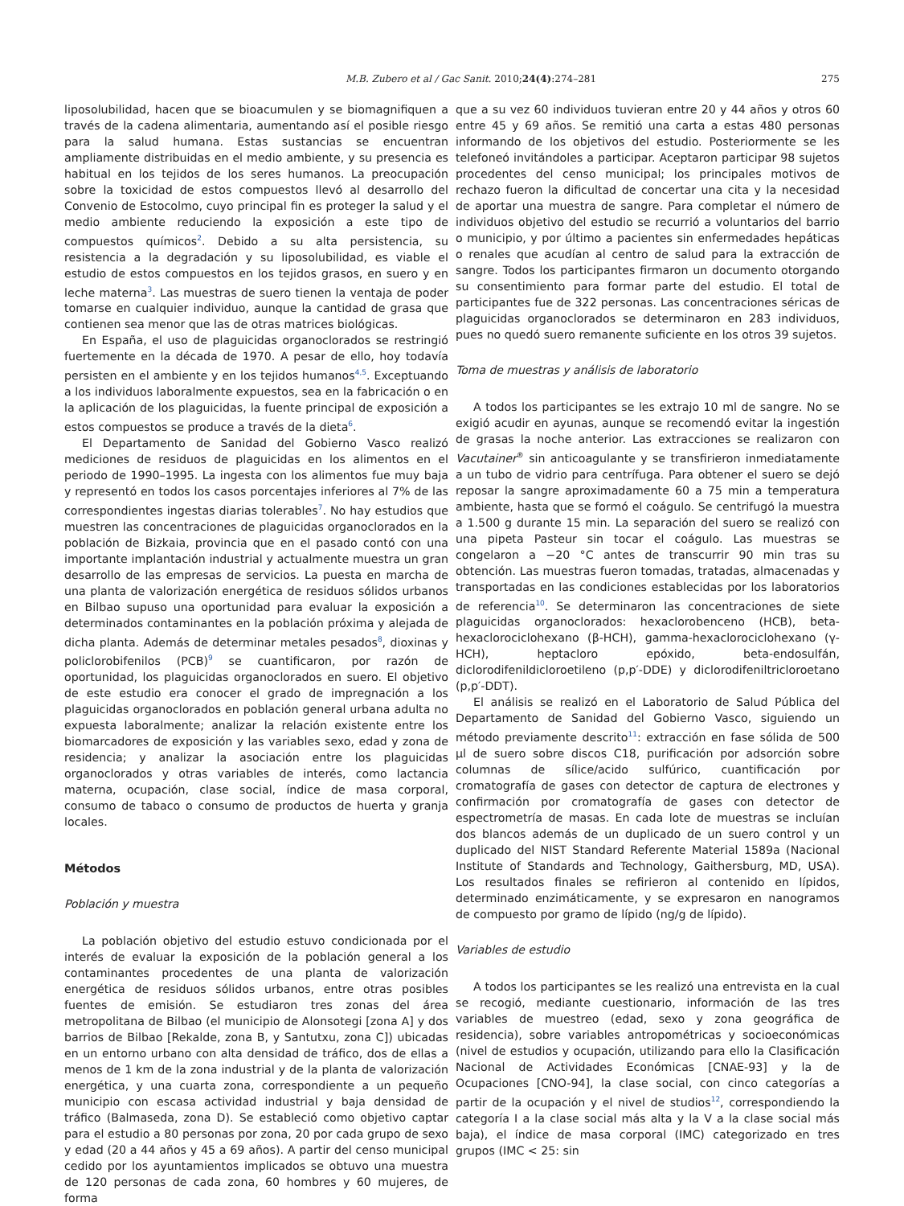M.B. Zubero et al / Gac Sanit. 2010;24(4):274–281 275
liposolubilidad, hacen que se bioacumulen y se biomagnifiquen a través de la cadena alimentaria, aumentando así el posible riesgo para la salud humana. Estas sustancias se encuentran ampliamente distribuidas en el medio ambiente, y su presencia es habitual en los tejidos de los seres humanos. La preocupación sobre la toxicidad de estos compuestos llevó al desarrollo del Convenio de Estocolmo, cuyo principal fin es proteger la salud y el medio ambiente reduciendo la exposición a este tipo de compuestos químicos<sup>2</sup>. Debido a su alta persistencia, su resistencia a la degradación y su liposolubilidad, es viable el estudio de estos compuestos en los tejidos grasos, en suero y en leche materna<sup>3</sup>. Las muestras de suero tienen la ventaja de poder tomarse en cualquier individuo, aunque la cantidad de grasa que contienen sea menor que las de otras matrices biológicas.
En España, el uso de plaguicidas organoclorados se restringió fuertemente en la década de 1970. A pesar de ello, hoy todavía persisten en el ambiente y en los tejidos humanos<sup>4,5</sup>. Exceptuando a los individuos laboralmente expuestos, sea en la fabricación o en la aplicación de los plaguicidas, la fuente principal de exposición a estos compuestos se produce a través de la dieta<sup>6</sup>.
El Departamento de Sanidad del Gobierno Vasco realizó mediciones de residuos de plaguicidas en los alimentos en el periodo de 1990–1995. La ingesta con los alimentos fue muy baja y representó en todos los casos porcentajes inferiores al 7% de las correspondientes ingestas diarias tolerables<sup>7</sup>. No hay estudios que muestren las concentraciones de plaguicidas organoclorados en la población de Bizkaia, provincia que en el pasado contó con una importante implantación industrial y actualmente muestra un gran desarrollo de las empresas de servicios. La puesta en marcha de una planta de valorización energética de residuos sólidos urbanos en Bilbao supuso una oportunidad para evaluar la exposición a determinados contaminantes en la población próxima y alejada de dicha planta. Además de determinar metales pesados<sup>8</sup>, dioxinas y policlorobifenilos (PCB)<sup>9</sup> se cuantificaron, por razón de oportunidad, los plaguicidas organoclorados en suero. El objetivo de este estudio era conocer el grado de impregnación a los plaguicidas organoclorados en población general urbana adulta no expuesta laboralmente; analizar la relación existente entre los biomarcadores de exposición y las variables sexo, edad y zona de residencia; y analizar la asociación entre los plaguicidas organoclorados y otras variables de interés, como lactancia materna, ocupación, clase social, índice de masa corporal, consumo de tabaco o consumo de productos de huerta y granja locales.
Métodos
Población y muestra
La población objetivo del estudio estuvo condicionada por el interés de evaluar la exposición de la población general a los contaminantes procedentes de una planta de valorización energética de residuos sólidos urbanos, entre otras posibles fuentes de emisión. Se estudiaron tres zonas del área metropolitana de Bilbao (el municipio de Alonsotegi [zona A] y dos barrios de Bilbao [Rekalde, zona B, y Santutxu, zona C]) ubicadas en un entorno urbano con alta densidad de tráfico, dos de ellas a menos de 1 km de la zona industrial y de la planta de valorización energética, y una cuarta zona, correspondiente a un pequeño municipio con escasa actividad industrial y baja densidad de tráfico (Balmaseda, zona D). Se estableció como objetivo captar para el estudio a 80 personas por zona, 20 por cada grupo de sexo y edad (20 a 44 años y 45 a 69 años). A partir del censo municipal cedido por los ayuntamientos implicados se obtuvo una muestra de 120 personas de cada zona, 60 hombres y 60 mujeres, de forma
que a su vez 60 individuos tuvieran entre 20 y 44 años y otros 60 entre 45 y 69 años. Se remitió una carta a estas 480 personas informando de los objetivos del estudio. Posteriormente se les telefoneó invitándoles a participar. Aceptaron participar 98 sujetos procedentes del censo municipal; los principales motivos de rechazo fueron la dificultad de concertar una cita y la necesidad de aportar una muestra de sangre. Para completar el número de individuos objetivo del estudio se recurrió a voluntarios del barrio o municipio, y por último a pacientes sin enfermedades hepáticas o renales que acudían al centro de salud para la extracción de sangre. Todos los participantes firmaron un documento otorgando su consentimiento para formar parte del estudio. El total de participantes fue de 322 personas. Las concentraciones séricas de plaguicidas organoclorados se determinaron en 283 individuos, pues no quedó suero remanente suficiente en los otros 39 sujetos.
Toma de muestras y análisis de laboratorio
A todos los participantes se les extrajo 10 ml de sangre. No se exigió acudir en ayunas, aunque se recomendó evitar la ingestión de grasas la noche anterior. Las extracciones se realizaron con Vacutainer<sup>®</sup> sin anticoagulante y se transfirieron inmediatamente a un tubo de vidrio para centrífuga. Para obtener el suero se dejó reposar la sangre aproximadamente 60 a 75 min a temperatura ambiente, hasta que se formó el coágulo. Se centrifugó la muestra a 1.500 g durante 15 min. La separación del suero se realizó con una pipeta Pasteur sin tocar el coágulo. Las muestras se congelaron a −20 °C antes de transcurrir 90 min tras su obtención. Las muestras fueron tomadas, tratadas, almacenadas y transportadas en las condiciones establecidas por los laboratorios de referencia<sup>10</sup>. Se determinaron las concentraciones de siete plaguicidas organoclorados: hexaclorobenceno (HCB), beta-hexaclorociclohexano (β-HCH), gamma-hexaclorociclohexano (γ-HCH), heptacloro epóxido, beta-endosulfán, diclorodifenildicloroetileno (p,p′-DDE) y diclorodifeniltricloroetano (p,p′-DDT).
El análisis se realizó en el Laboratorio de Salud Pública del Departamento de Sanidad del Gobierno Vasco, siguiendo un método previamente descrito<sup>11</sup>: extracción en fase sólida de 500 μl de suero sobre discos C18, purificación por adsorción sobre columnas de sílice/acido sulfúrico, cuantificación por cromatografía de gases con detector de captura de electrones y confirmación por cromatografía de gases con detector de espectrometría de masas. En cada lote de muestras se incluían dos blancos además de un duplicado de un suero control y un duplicado del NIST Standard Referente Material 1589a (Nacional Institute of Standards and Technology, Gaithersburg, MD, USA). Los resultados finales se refirieron al contenido en lípidos, determinado enzimáticamente, y se expresaron en nanogramos de compuesto por gramo de lípido (ng/g de lípido).
Variables de estudio
A todos los participantes se les realizó una entrevista en la cual se recogió, mediante cuestionario, información de las tres variables de muestreo (edad, sexo y zona geográfica de residencia), sobre variables antropométricas y socioeconómicas (nivel de estudios y ocupación, utilizando para ello la Clasificación Nacional de Actividades Económicas [CNAE-93] y la de Ocupaciones [CNO-94], la clase social, con cinco categorías a partir de la ocupación y el nivel de studios<sup>12</sup>, correspondiendo la categoría I a la clase social más alta y la V a la clase social más baja), el índice de masa corporal (IMC) categorizado en tres grupos (IMC < 25: sin